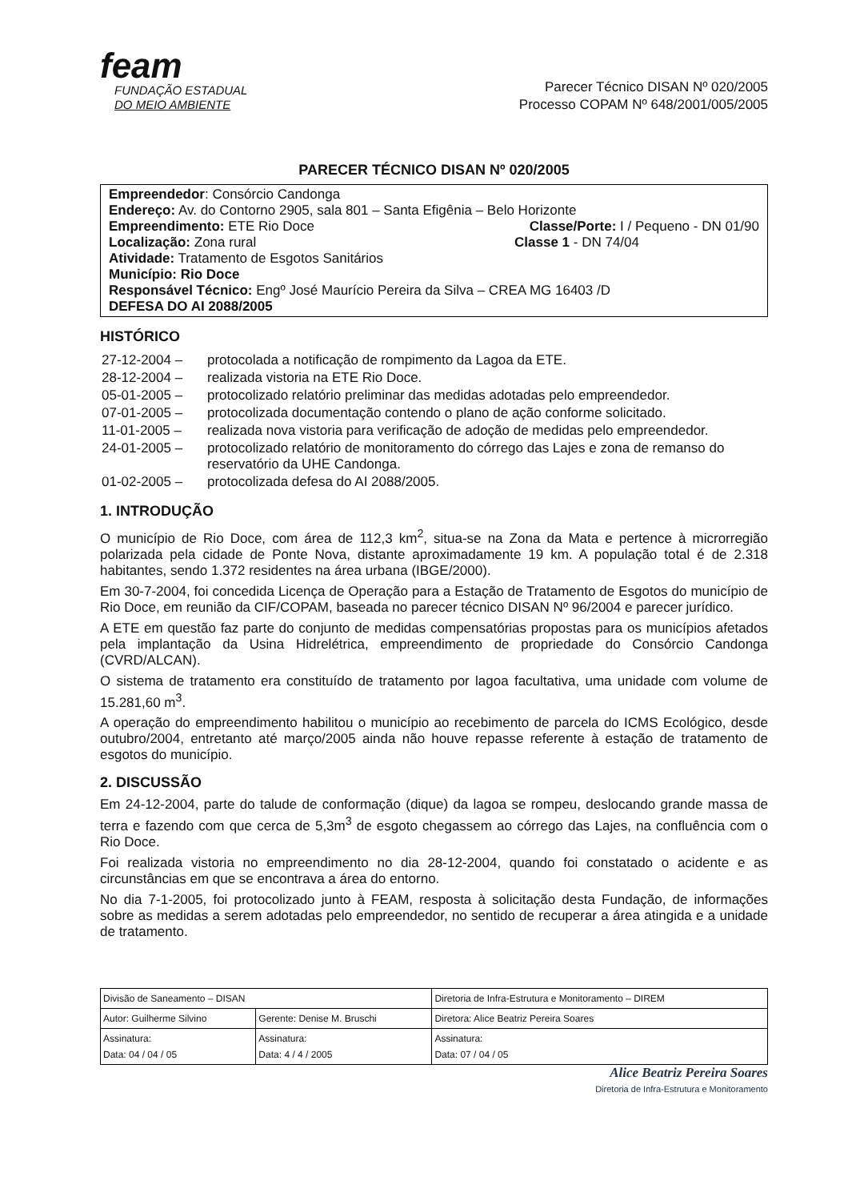feam
FUNDAÇÃO ESTADUAL
DO MEIO AMBIENTE
Parecer Técnico DISAN Nº 020/2005
Processo COPAM Nº 648/2001/005/2005
PARECER TÉCNICO DISAN Nº 020/2005
Empreendedor: Consórcio Candonga
Endereço: Av. do Contorno 2905, sala 801 – Santa Efigênia – Belo Horizonte
Empreendimento: ETE Rio Doce Classe/Porte: I / Pequeno - DN 01/90
Localização: Zona rural Classe 1 - DN 74/04
Atividade: Tratamento de Esgotos Sanitários
Município: Rio Doce
Responsável Técnico: Engº José Maurício Pereira da Silva – CREA MG 16403 /D
DEFESA DO AI 2088/2005
HISTÓRICO
| 27-12-2004 – | protocolada a notificação de rompimento da Lagoa da ETE. |
| 28-12-2004 – | realizada vistoria na ETE Rio Doce. |
| 05-01-2005 – | protocolizado relatório preliminar das medidas adotadas pelo empreendedor. |
| 07-01-2005 – | protocolizada documentação contendo o plano de ação conforme solicitado. |
| 11-01-2005 – | realizada nova vistoria para verificação de adoção de medidas pelo empreendedor. |
| 24-01-2005 – | protocolizado relatório de monitoramento do córrego das Lajes e zona de remanso do reservatório da UHE Candonga. |
| 01-02-2005 – | protocolizada defesa do AI 2088/2005. |
1. INTRODUÇÃO
O município de Rio Doce, com área de 112,3 km<sup>2</sup>, situa-se na Zona da Mata e pertence à microrregião polarizada pela cidade de Ponte Nova, distante aproximadamente 19 km. A população total é de 2.318 habitantes, sendo 1.372 residentes na área urbana (IBGE/2000).
Em 30-7-2004, foi concedida Licença de Operação para a Estação de Tratamento de Esgotos do município de Rio Doce, em reunião da CIF/COPAM, baseada no parecer técnico DISAN Nº 96/2004 e parecer jurídico.
A ETE em questão faz parte do conjunto de medidas compensatórias propostas para os municípios afetados pela implantação da Usina Hidrelétrica, empreendimento de propriedade do Consórcio Candonga (CVRD/ALCAN).
O sistema de tratamento era constituído de tratamento por lagoa facultativa, uma unidade com volume de 15.281,60 m<sup>3</sup>.
A operação do empreendimento habilitou o município ao recebimento de parcela do ICMS Ecológico, desde outubro/2004, entretanto até março/2005 ainda não houve repasse referente à estação de tratamento de esgotos do município.
2. DISCUSSÃO
Em 24-12-2004, parte do talude de conformação (dique) da lagoa se rompeu, deslocando grande massa de terra e fazendo com que cerca de 5,3m<sup>3</sup> de esgoto chegassem ao córrego das Lajes, na confluência com o Rio Doce.
Foi realizada vistoria no empreendimento no dia 28-12-2004, quando foi constatado o acidente e as circunstâncias em que se encontrava a área do entorno.
No dia 7-1-2005, foi protocolizado junto à FEAM, resposta à solicitação desta Fundação, de informações sobre as medidas a serem adotadas pelo empreendedor, no sentido de recuperar a área atingida e a unidade de tratamento.
| Divisão de Saneamento – DISAN | | Diretoria de Infra-Estrutura e Monitoramento – DIREM |
| Autor: Guilherme Silvino | Gerente: Denise M. Bruschi | Diretora: Alice Beatriz Pereira Soares |
| Assinatura: Data: 04 / 04 / 05 | Assinatura: Data: 4 / 4 / 2005 | Assinatura: Data: 07 / 04 / 05 |
Alice Beatriz Pereira Soares
Diretoria de Infra-Estrutura e Monitoramento